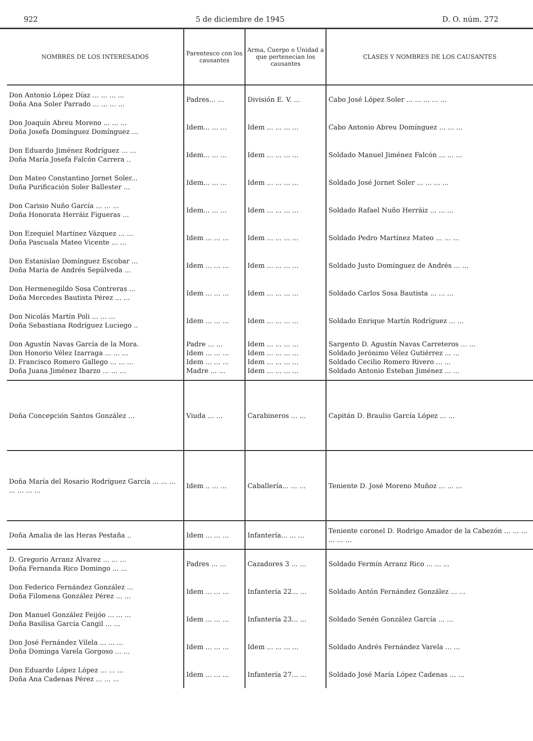922 5 de diciembre de 1945 D. O. núm. 272
| NOMBRES DE LOS INTERESADOS | Parentesco con los causantes | Arma, Cuerpo o Unidad a que pertenecían los causantes | CLASES Y NOMBRES DE LOS CAUSANTES |
| --- | --- | --- | --- |
| Don Antonio López Díaz ... ... ... ... Doña Ana Soler Parrado ... ... ... ... | Padres... ... | División E. V. ... | Cabo José López Soler ... ... ... ... ... |
| Don Joaquín Abreu Moreno ... ... ... Doña Josefa Domínguez Domínguez ... | Idem... ... ... | Idem ... ... ... ... | Cabo Antonio Abreu Domínguez ... ... ... |
| Don Eduardo Jiménez Rodríguez ... ... Doña María Josefa Falcón Carrera .. | Idem... ... ... | Idem ... ... ... ... | Soldado Manuel Jiménez Falcón ... ... ... |
| Don Mateo Constantino Jornet Soler... Doña Purificación Soler Ballester ... | Idem... ... ... | Idem ... ... ... ... | Soldado José Jornet Soler ... ... ... ... |
| Don Carisio Nuño García ... ... ... Doña Honorata Herráiz Figueras ... | Idem... ... ... | Idem ... ... ... ... | Soldado Rafael Nuño Herráiz ... ... ... |
| Don Ezequiel Martínez Vázquez ... ... Doña Pascuala Mateo Vicente ... ... | Idem ... ... ... | Idem ... ... ... ... | Soldado Pedro Martínez Mateo ... ... ... |
| Don Estanislao Domínguez Escobar ... Doña María de Andrés Sepúlveda ... | Idem ... ... ... | Idem ... ... ... ... | Soldado Justo Domínguez de Andrés ... ... |
| Don Hermenegildo Sosa Contreras ... Doña Mercedes Bautista Pérez ... ... | Idem ... ... ... | Idem ... ... ... ... | Soldado Carlos Sosa Bautista ... ... ... |
| Don Nicolás Martín Poli ... ... ... Doña Sebastiana Rodríguez Luciego .. | Idem ... ... ... | Idem ... ... ... ... | Soldado Enrique Martín Rodríguez ... ... |
| Don Agustín Navas García de la Mora. Don Honorio Vélez Izarraga ... ... ... D. Francisco Romero Gallego ... ... ... Doña Juana Jiménez Ibarzo ... ... ... | Padre ... ... Idem ... ... ... Idem ... ... ... Madre ... ... | Idem ... ... ... ... Idem ... ... ... ... Idem ... ... ... ... Idem ... ... ... ... | Sargento D. Agustín Navas Carreteros ... ... Soldado Jerónimo Vélez Gutiérrez ... ... Soldado Cecilio Romero Rivero ... ... Soldado Antonio Esteban Jiménez ... ... |
| Doña Concepción Santos González ... | Viuda ... ... | Carabineros ... ... | Capitán D. Braulio García López ... ... |
| Doña María del Rosario Rodríguez García ... ... ... ... ... ... ... | Idem .. ... ... | Caballería... ... ... | Teniente D. José Moreno Muñoz ... ... ... |
| Doña Amalia de las Heras Pestaña .. | Idem ... ... ... | Infantería... ... ... | Teniente coronel D. Rodrigo Amador de la Cabezón ... ... ... ... ... ... |
| D. Gregorio Arranz Alvarez ... ... ... Doña Fernanda Rico Domingo ... ... | Padres ... ... | Cazadores 3 ... ... | Soldado Fermín Arranz Rico ... ... ... |
| Don Federico Fernández González ... Doña Filomena González Pérez ... ... | Idem ... ... ... | Infantería 22... ... | Soldado Antón Fernández González ... ... |
| Don Manuel González Feijóo ... ... ... Doña Basilisa García Cangil ... ... | Idem ... ... ... | Infantería 23... ... | Soldado Senén González García ... ... |
| Don José Fernández Vilela ... ... ... Doña Dominga Varela Gorgoso ... ... | Idem ... ... ... | Idem ... ... ... ... | Soldado Andrés Fernández Varela ... ... |
| Don Eduardo López López ... ... ... Doña Ana Cadenas Pérez ... ... ... | Idem ... ... ... | Infantería 27... ... | Soldado José María López Cadenas ... ... |